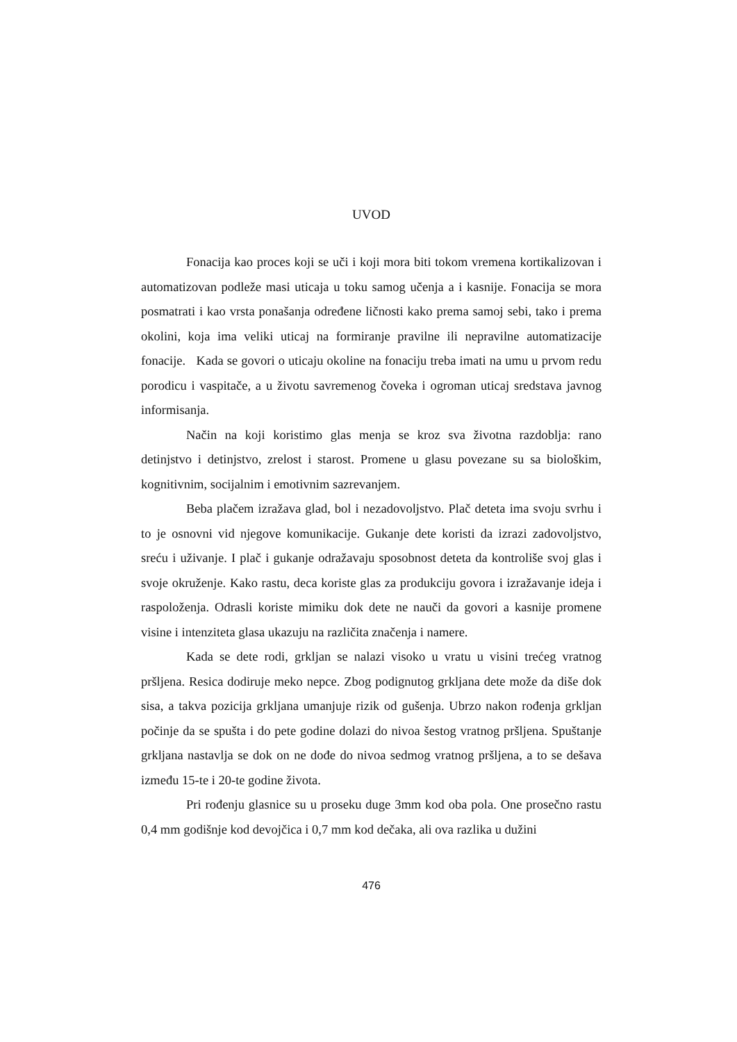UVOD
Fonacija kao proces koji se uči i koji mora biti tokom vremena kortikalizovan i automatizovan podleže masi uticaja u toku samog učenja a i kasnije. Fonacija se mora posmatrati i kao vrsta ponašanja određene ličnosti kako prema samoj sebi, tako i prema okolini, koja ima veliki uticaj na formiranje pravilne ili nepravilne automatizacije fonacije. Kada se govori o uticaju okoline na fonaciju treba imati na umu u prvom redu porodicu i vaspitače, a u životu savremenog čoveka i ogroman uticaj sredstava javnog informisanja.
Način na koji koristimo glas menja se kroz sva životna razdoblja: rano detinjstvo i detinjstvo, zrelost i starost. Promene u glasu povezane su sa biološkim, kognitivnim, socijalnim i emotivnim sazrevanjem.
Beba plačem izražava glad, bol i nezadovoljstvo. Plač deteta ima svoju svrhu i to je osnovni vid njegove komunikacije. Gukanje dete koristi da izrazi zadovoljstvo, sreću i uživanje. I plač i gukanje odražavaju sposobnost deteta da kontroliše svoj glas i svoje okruženje. Kako rastu, deca koriste glas za produkciju govora i izražavanje ideja i raspoloženja. Odrasli koriste mimiku dok dete ne nauči da govori a kasnije promene visine i intenziteta glasa ukazuju na različita značenja i namere.
Kada se dete rodi, grkljan se nalazi visoko u vratu u visini trećeg vratnog pršljena. Resica dodiruje meko nepce. Zbog podignutog grkljana dete može da diše dok sisa, a takva pozicija grkljana umanjuje rizik od gušenja. Ubrzo nakon rođenja grkljan počinje da se spušta i do pete godine dolazi do nivoa šestog vratnog pršljena. Spuštanje grkljana nastavlja se dok on ne dođe do nivoa sedmog vratnog pršljena, a to se dešava između 15-te i 20-te godine života.
Pri rođenju glasnice su u proseku duge 3mm kod oba pola. One prosečno rastu 0,4 mm godišnje kod devojčica i 0,7 mm kod dečaka, ali ova razlika u dužini
476